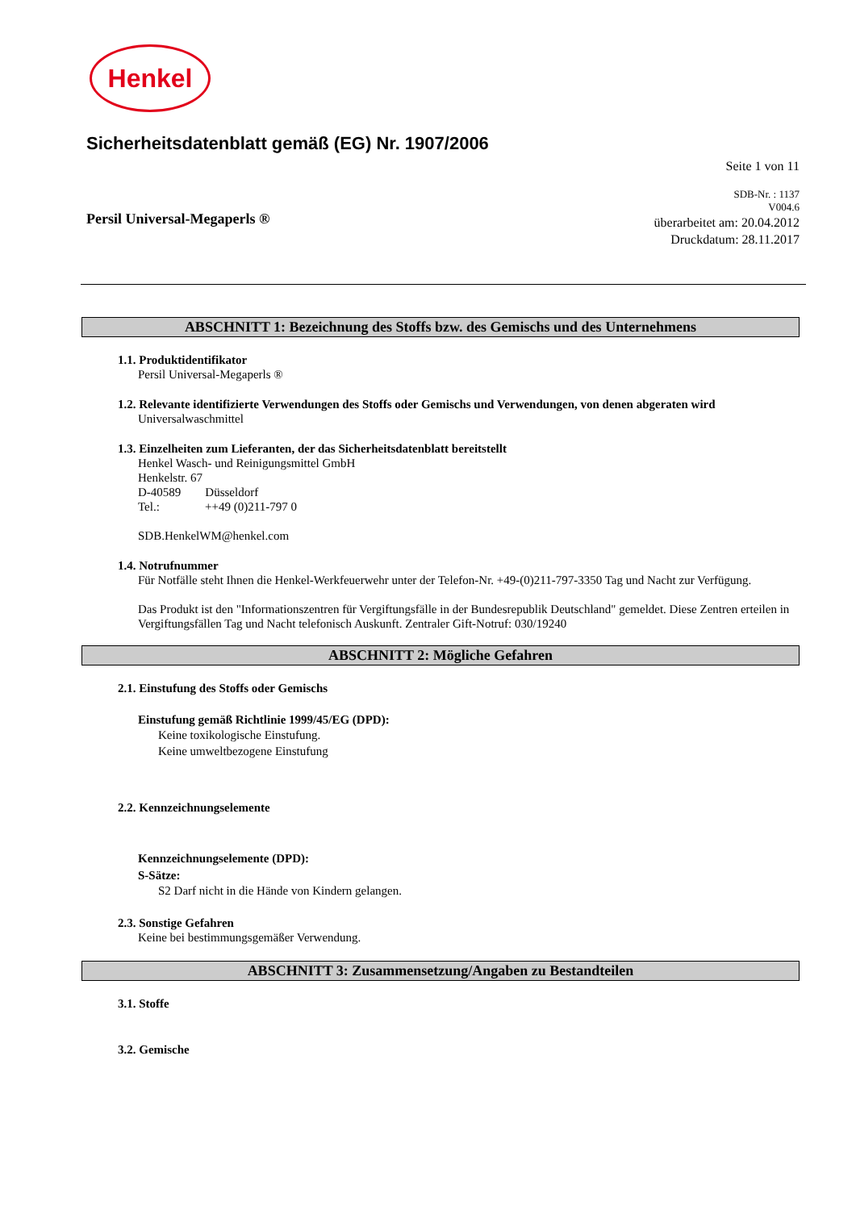Henkel
Sicherheitsdatenblatt gemäß (EG) Nr. 1907/2006
Seite 1 von 11
Persil Universal-Megaperls ®
SDB-Nr. : 1137
V004.6
überarbeitet am: 20.04.2012
Druckdatum: 28.11.2017
ABSCHNITT 1: Bezeichnung des Stoffs bzw. des Gemischs und des Unternehmens
1.1. Produktidentifikator
Persil Universal-Megaperls ®
1.2. Relevante identifizierte Verwendungen des Stoffs oder Gemischs und Verwendungen, von denen abgeraten wird
Universalwaschmittel
1.3. Einzelheiten zum Lieferanten, der das Sicherheitsdatenblatt bereitstellt
Henkel Wasch- und Reinigungsmittel GmbH
Henkelstr. 67
D-40589 Düsseldorf
Tel.: ++49 (0)211-797 0
SDB.HenkelWM@henkel.com
1.4. Notrufnummer
Für Notfälle steht Ihnen die Henkel-Werkfeuerwehr unter der Telefon-Nr. +49-(0)211-797-3350 Tag und Nacht zur Verfügung.
Das Produkt ist den "Informationszentren für Vergiftungsfälle in der Bundesrepublik Deutschland" gemeldet. Diese Zentren erteilen in Vergiftungsfällen Tag und Nacht telefonisch Auskunft. Zentraler Gift-Notruf: 030/19240
ABSCHNITT 2: Mögliche Gefahren
2.1. Einstufung des Stoffs oder Gemischs
Einstufung gemäß Richtlinie 1999/45/EG (DPD):
Keine toxikologische Einstufung.
Keine umweltbezogene Einstufung
2.2. Kennzeichnungselemente
Kennzeichnungselemente (DPD):
S-Sätze:
S2 Darf nicht in die Hände von Kindern gelangen.
2.3. Sonstige Gefahren
Keine bei bestimmungsgemäßer Verwendung.
ABSCHNITT 3: Zusammensetzung/Angaben zu Bestandteilen
3.1. Stoffe
3.2. Gemische